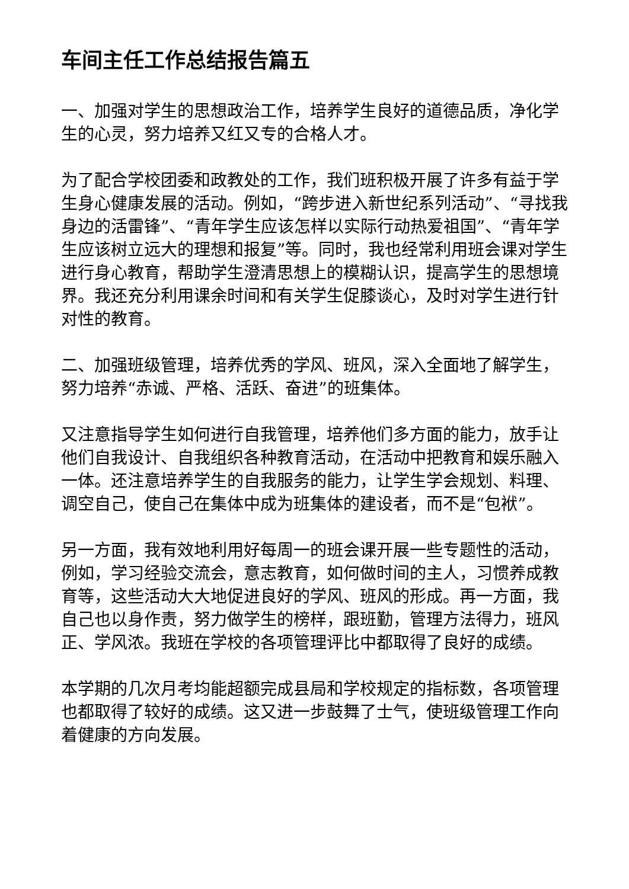车间主任工作总结报告篇五
一、加强对学生的思想政治工作，培养学生良好的道德品质，净化学生的心灵，努力培养又红又专的合格人才。
为了配合学校团委和政教处的工作，我们班积极开展了许多有益于学生身心健康发展的活动。例如，“跨步进入新世纪系列活动”、“寻找我身边的活雷锋”、“青年学生应该怎样以实际行动热爱祖国”、“青年学生应该树立远大的理想和报复”等。同时，我也经常利用班会课对学生进行身心教育，帮助学生澄清思想上的模糊认识，提高学生的思想境界。我还充分利用课余时间和有关学生促膝谈心，及时对学生进行针对性的教育。
二、加强班级管理，培养优秀的学风、班风，深入全面地了解学生，努力培养“赤诚、严格、活跃、奋进”的班集体。
又注意指导学生如何进行自我管理，培养他们多方面的能力，放手让他们自我设计、自我组织各种教育活动，在活动中把教育和娱乐融入一体。还注意培养学生的自我服务的能力，让学生学会规划、料理、调空自己，使自己在集体中成为班集体的建设者，而不是“包袱”。
另一方面，我有效地利用好每周一的班会课开展一些专题性的活动，例如，学习经验交流会，意志教育，如何做时间的主人，习惯养成教育等，这些活动大大地促进良好的学风、班风的形成。再一方面，我自己也以身作责，努力做学生的榜样，跟班勤，管理方法得力，班风正、学风浓。我班在学校的各项管理评比中都取得了良好的成绩。
本学期的几次月考均能超额完成县局和学校规定的指标数，各项管理也都取得了较好的成绩。这又进一步鼓舞了士气，使班级管理工作向着健康的方向发展。